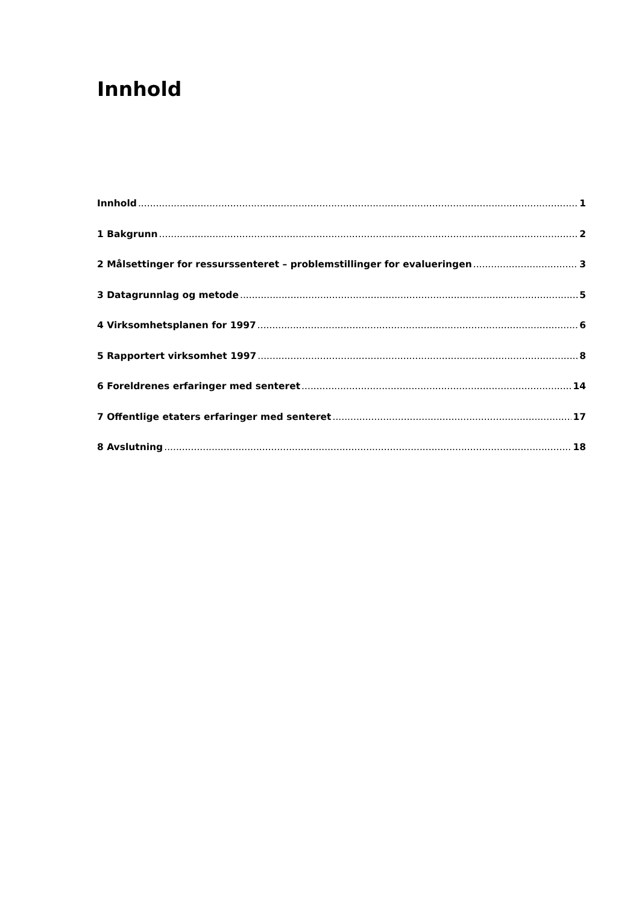Innhold
Innhold 1
1 Bakgrunn 2
2 Målsettinger for ressurssenteret – problemstillinger for evalueringen 3
3 Datagrunnlag og metode 5
4 Virksomhetsplanen for 1997 6
5 Rapportert virksomhet 1997 8
6 Foreldrenes erfaringer med senteret 14
7 Offentlige etaters erfaringer med senteret 17
8 Avslutning 18